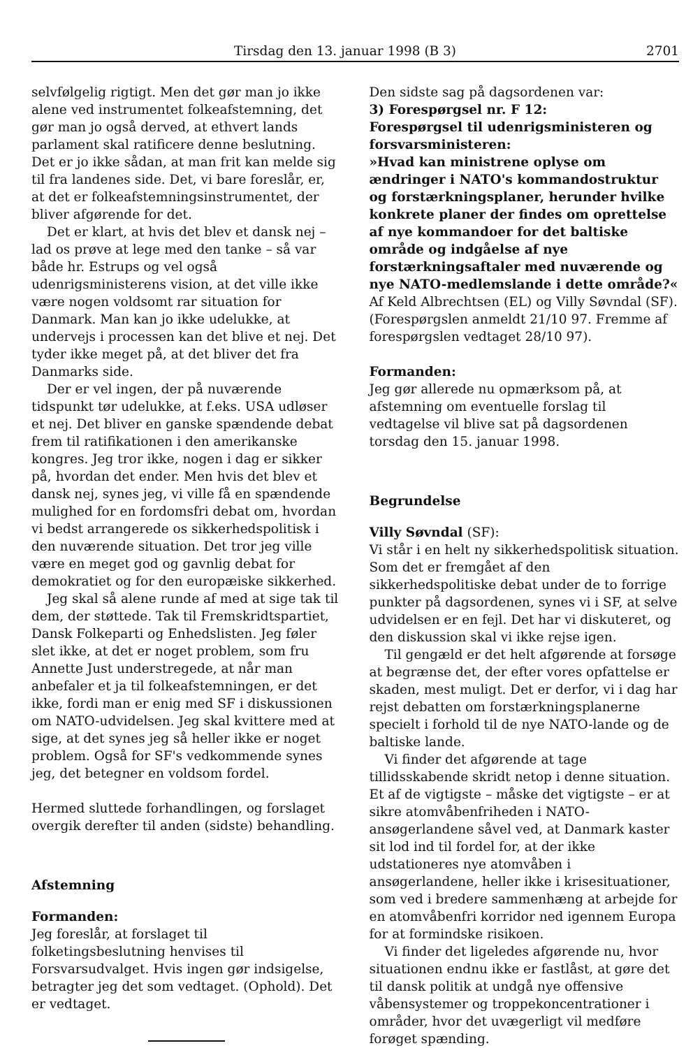Tirsdag den 13. januar 1998 (B 3) 2701
selvfølgelig rigtigt. Men det gør man jo ikke alene ved instrumentet folkeafstemning, det gør man jo også derved, at ethvert lands parlament skal ratificere denne beslutning. Det er jo ikke sådan, at man frit kan melde sig til fra landenes side. Det, vi bare foreslår, er, at det er folkeafstemningsinstrumentet, der bliver afgørende for det.
Det er klart, at hvis det blev et dansk nej – lad os prøve at lege med den tanke – så var både hr. Estrups og vel også udenrigsministerens vision, at det ville ikke være nogen voldsomt rar situation for Danmark. Man kan jo ikke udelukke, at undervejs i processen kan det blive et nej. Det tyder ikke meget på, at det bliver det fra Danmarks side.
Der er vel ingen, der på nuværende tidspunkt tør udelukke, at f.eks. USA udløser et nej. Det bliver en ganske spændende debat frem til ratifikationen i den amerikanske kongres. Jeg tror ikke, nogen i dag er sikker på, hvordan det ender. Men hvis det blev et dansk nej, synes jeg, vi ville få en spændende mulighed for en fordomsfri debat om, hvordan vi bedst arrangerede os sikkerhedspolitisk i den nuværende situation. Det tror jeg ville være en meget god og gavnlig debat for demokratiet og for den europæiske sikkerhed.
Jeg skal så alene runde af med at sige tak til dem, der støttede. Tak til Fremskridtspartiet, Dansk Folkeparti og Enhedslisten. Jeg føler slet ikke, at det er noget problem, som fru Annette Just understregede, at når man anbefaler et ja til folkeafstemningen, er det ikke, fordi man er enig med SF i diskussionen om NATO-udvidelsen. Jeg skal kvittere med at sige, at det synes jeg så heller ikke er noget problem. Også for SF's vedkommende synes jeg, det betegner en voldsom fordel.
Hermed sluttede forhandlingen, og forslaget overgik derefter til anden (sidste) behandling.
Afstemning
Formanden:
Jeg foreslår, at forslaget til folketingsbeslutning henvises til Forsvarsudvalget. Hvis ingen gør indsigelse, betragter jeg det som vedtaget. (Ophold). Det er vedtaget.
Den sidste sag på dagsordenen var:
3) Forespørgsel nr. F 12:
Forespørgsel til udenrigsministeren og forsvarsministeren:
»Hvad kan ministrene oplyse om ændringer i NATO's kommandostruktur og forstærkningsplaner, herunder hvilke konkrete planer der findes om oprettelse af nye kommandoer for det baltiske område og indgåelse af nye forstærkningsaftaler med nuværende og nye NATO-medlemslande i dette område?«
Af Keld Albrechtsen (EL) og Villy Søvndal (SF). (Forespørgslen anmeldt 21/10 97. Fremme af forespørgslen vedtaget 28/10 97).
Formanden:
Jeg gør allerede nu opmærksom på, at afstemning om eventuelle forslag til vedtagelse vil blive sat på dagsordenen torsdag den 15. januar 1998.
Begrundelse
Villy Søvndal (SF):
Vi står i en helt ny sikkerhedspolitisk situation. Som det er fremgået af den sikkerhedspolitiske debat under de to forrige punkter på dagsordenen, synes vi i SF, at selve udvidelsen er en fejl. Det har vi diskuteret, og den diskussion skal vi ikke rejse igen.
Til gengæld er det helt afgørende at forsøge at begrænse det, der efter vores opfattelse er skaden, mest muligt. Det er derfor, vi i dag har rejst debatten om forstærkningsplanerne specielt i forhold til de nye NATO-lande og de baltiske lande.
Vi finder det afgørende at tage tillidsskabende skridt netop i denne situation. Et af de vigtigste – måske det vigtigste – er at sikre atomvåbenfriheden i NATO-ansøgerlandene såvel ved, at Danmark kaster sit lod ind til fordel for, at der ikke udstationeres nye atomvåben i ansøgerlandene, heller ikke i krisesituationer, som ved i bredere sammenhæng at arbejde for en atomvåbenfri korridor ned igennem Europa for at formindske risikoen.
Vi finder det ligeledes afgørende nu, hvor situationen endnu ikke er fastlåst, at gøre det til dansk politik at undgå nye offensive våbensystemer og troppekoncentrationer i områder, hvor det uvægerligt vil medføre forøget spænding.